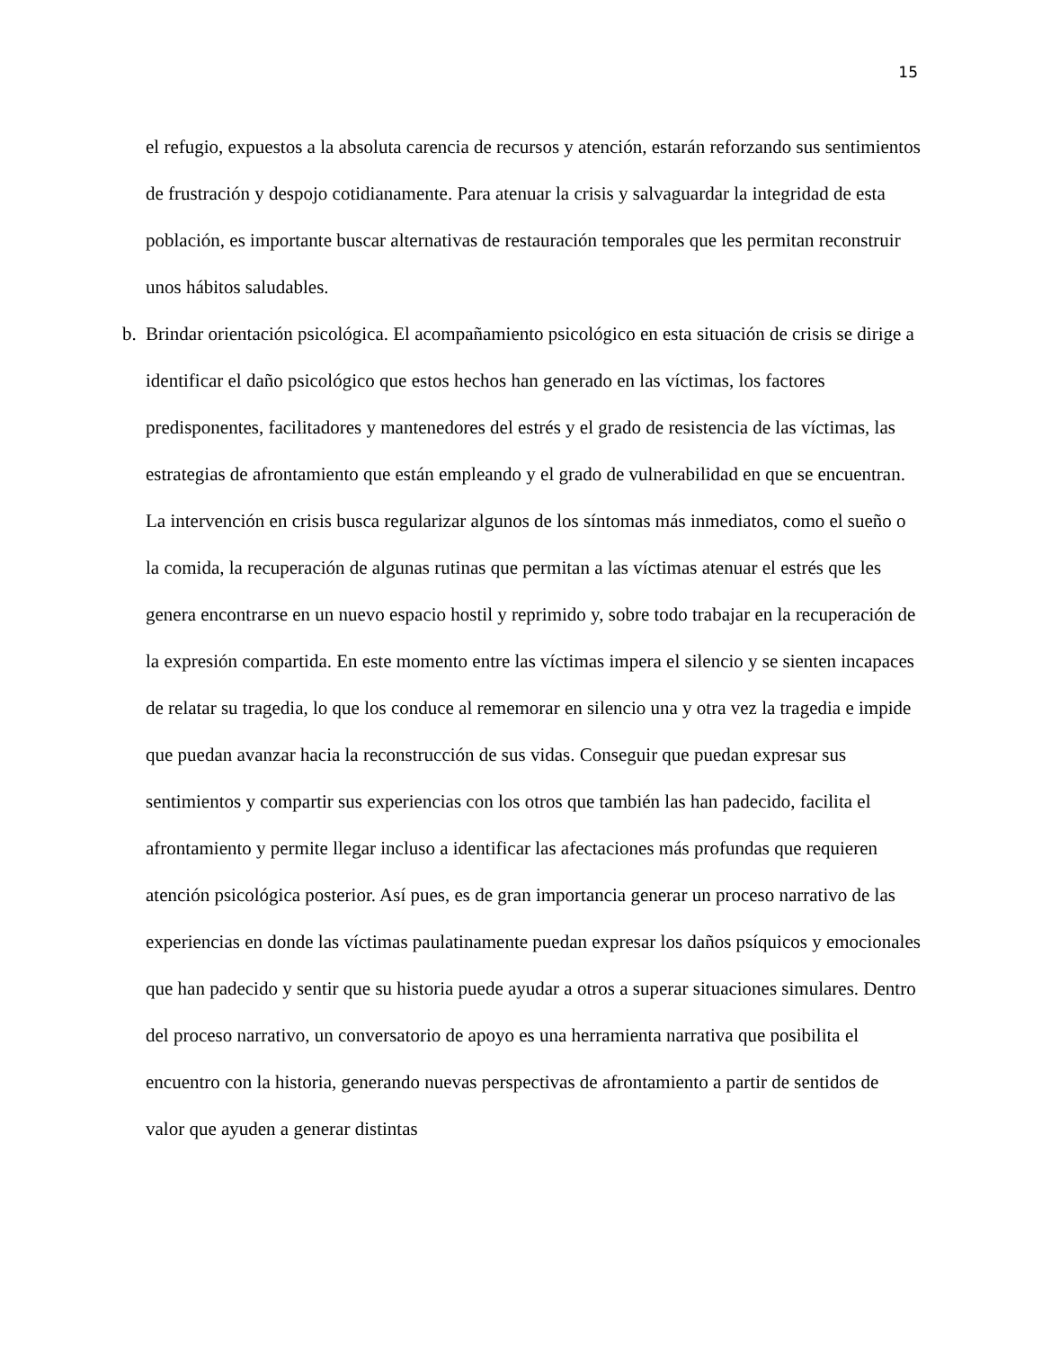15
el refugio, expuestos a la absoluta carencia de recursos y atención, estarán reforzando sus sentimientos de frustración y despojo cotidianamente. Para atenuar la crisis y salvaguardar la integridad de esta población, es importante buscar alternativas de restauración temporales que les permitan reconstruir unos hábitos saludables.
b. Brindar orientación psicológica. El acompañamiento psicológico en esta situación de crisis se dirige a identificar el daño psicológico que estos hechos han generado en las víctimas, los factores predisponentes, facilitadores y mantenedores del estrés y el grado de resistencia de las víctimas, las estrategias de afrontamiento que están empleando y el grado de vulnerabilidad en que se encuentran. La intervención en crisis busca regularizar algunos de los síntomas más inmediatos, como el sueño o la comida, la recuperación de algunas rutinas que permitan a las víctimas atenuar el estrés que les genera encontrarse en un nuevo espacio hostil y reprimido y, sobre todo trabajar en la recuperación de la expresión compartida. En este momento entre las víctimas impera el silencio y se sienten incapaces de relatar su tragedia, lo que los conduce al rememorar en silencio una y otra vez la tragedia e impide que puedan avanzar hacia la reconstrucción de sus vidas. Conseguir que puedan expresar sus sentimientos y compartir sus experiencias con los otros que también las han padecido, facilita el afrontamiento y permite llegar incluso a identificar las afectaciones más profundas que requieren atención psicológica posterior. Así pues, es de gran importancia generar un proceso narrativo de las experiencias en donde las víctimas paulatinamente puedan expresar los daños psíquicos y emocionales que han padecido y sentir que su historia puede ayudar a otros a superar situaciones simulares. Dentro del proceso narrativo, un conversatorio de apoyo es una herramienta narrativa que posibilita el encuentro con la historia, generando nuevas perspectivas de afrontamiento a partir de sentidos de valor que ayuden a generar distintas